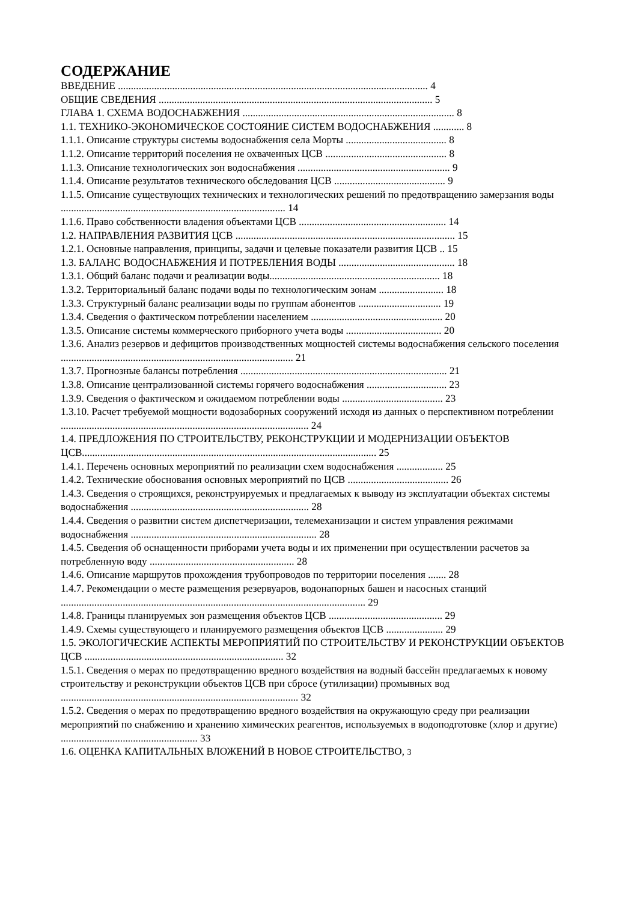СОДЕРЖАНИЕ
ВВЕДЕНИЕ ........................................................................................................................ 4
ОБЩИЕ СВЕДЕНИЯ .......................................................................................................... 5
ГЛАВА 1. СХЕМА ВОДОСНАБЖЕНИЯ .................................................................................. 8
1.1. ТЕХНИКО-ЭКОНОМИЧЕСКОЕ СОСТОЯНИЕ СИСТЕМ ВОДОСНАБЖЕНИЯ ............ 8
1.1.1. Описание структуры системы водоснабжения села Морты ....................................... 8
1.1.2. Описание территорий поселения не охваченных ЦСВ ............................................... 8
1.1.3. Описание технологических зон водоснабжения ........................................................... 9
1.1.4. Описание результатов технического обследования ЦСВ ........................................... 9
1.1.5. Описание существующих технических и технологических решений по предотвращению замерзания воды ....................................................................................... 14
1.1.6. Право собственности владения объектами ЦСВ ......................................................... 14
1.2. НАПРАВЛЕНИЯ РАЗВИТИЯ ЦСВ ..................................................................................... 15
1.2.1. Основные направления, принципы, задачи и целевые показатели развития ЦСВ .. 15
1.3. БАЛАНС ВОДОСНАБЖЕНИЯ И ПОТРЕБЛЕНИЯ ВОДЫ ............................................. 18
1.3.1. Общий баланс подачи и реализации воды.................................................................. 18
1.3.2. Территориальный баланс подачи воды по технологическим зонам ......................... 18
1.3.3. Структурный баланс реализации воды по группам абонентов ................................ 19
1.3.4. Сведения о фактическом потреблении населением ................................................... 20
1.3.5. Описание системы коммерческого приборного учета воды ..................................... 20
1.3.6. Анализ резервов и дефицитов производственных мощностей системы водоснабжения сельского поселения .......................................................................................... 21
1.3.7. Прогнозные балансы потребления ................................................................................ 21
1.3.8. Описание централизованной системы горячего водоснабжения ............................... 23
1.3.9. Сведения о фактическом и ожидаемом потреблении воды ....................................... 23
1.3.10. Расчет требуемой мощности водозаборных сооружений исходя из данных о перспективном потреблении ................................................................................................ 24
1.4. ПРЕДЛОЖЕНИЯ ПО СТРОИТЕЛЬСТВУ, РЕКОНСТРУКЦИИ И МОДЕРНИЗАЦИИ ОБЪЕКТОВ ЦСВ.................................................................................................................. 25
1.4.1. Перечень основных мероприятий по реализации схем водоснабжения .................. 25
1.4.2. Технические обоснования основных мероприятий по ЦСВ ....................................... 26
1.4.3. Сведения о строящихся, реконструируемых и предлагаемых к выводу из эксплуатации объектах системы водоснабжения ..................................................................... 28
1.4.4. Сведения о развитии систем диспетчеризации, телемеханизации и систем управления режимами водоснабжения ........................................................................ 28
1.4.5. Сведения об оснащенности приборами учета воды и их применении при осуществлении расчетов за потребленную воду ........................................................ 28
1.4.6. Описание маршрутов прохождения трубопроводов по территории поселения ....... 28
1.4.7. Рекомендации о месте размещения резервуаров, водонапорных башен и насосных станций ...................................................................................................................... 29
1.4.8. Границы планируемых зон размещения объектов ЦСВ ............................................ 29
1.4.9. Схемы существующего и планируемого размещения объектов ЦСВ ...................... 29
1.5. ЭКОЛОГИЧЕСКИЕ АСПЕКТЫ МЕРОПРИЯТИЙ ПО СТРОИТЕЛЬСТВУ И РЕКОНСТРУКЦИИ ОБЪЕКТОВ ЦСВ ............................................................................. 32
1.5.1. Сведения о мерах по предотвращению вредного воздействия на водный бассейн предлагаемых к новому строительству и реконструкции объектов ЦСВ при сбросе (утилизации) промывных вод ............................................................................................ 32
1.5.2. Сведения о мерах по предотвращению вредного воздействия на окружающую среду при реализации мероприятий по снабжению и хранению химических реагентов, используемых в водоподготовке (хлор и другие) ..................................................... 33
1.6. ОЦЕНКА КАПИТАЛЬНЫХ ВЛОЖЕНИЙ В НОВОЕ СТРОИТЕЛЬСТВО, 3